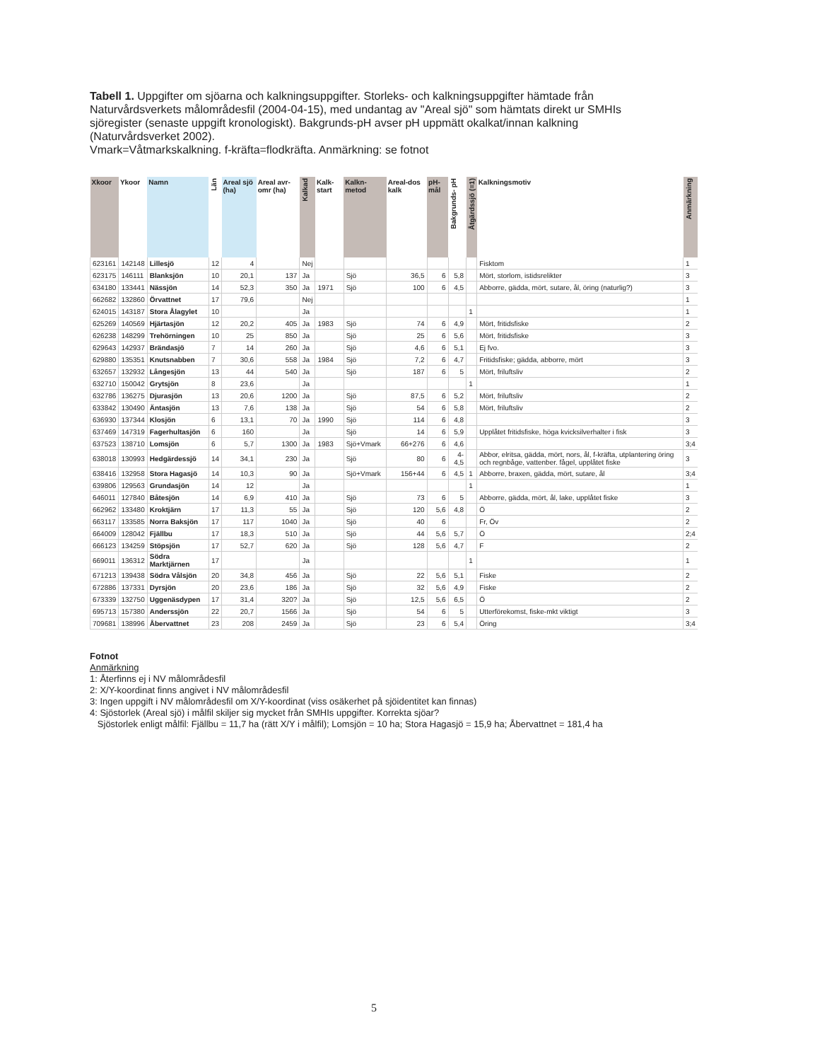Tabell 1. Uppgifter om sjöarna och kalkningsuppgifter. Storleks- och kalkningsuppgifter hämtade från Naturvårdsverkets målområdesfil (2004-04-15), med undantag av "Areal sjö" som hämtats direkt ur SMHIs sjöregister (senaste uppgift kronologiskt). Bakgrunds-pH avser pH uppmätt okalkat/innan kalkning (Naturvårdsverket 2002).
Vmark=Våtmarkskalkning. f-kräfta=flodkräfta. Anmärkning: se fotnot
| Xkoor | Ykoor | Namn | Län | Areal sjö (ha) | Areal avr-omr (ha) | Kalkad | Kalk-start | Kalkn-metod | Areal-dos kalk | pH-mål | Bakgrunds- pH | Åtgärdssjö (=1) | Kalkningsmotiv | Anmärkning |
| --- | --- | --- | --- | --- | --- | --- | --- | --- | --- | --- | --- | --- | --- | --- |
| 623161 | 142148 | Lillesjö | 12 | 4 | | Nej | | | | | | | Fisktom | 1 |
| 623175 | 146111 | Blanksjön | 10 | 20,1 | 137 | Ja | | Sjö | 36,5 | 6 | 5,8 | | Mört, storlom, istidsrelikter | 3 |
| 634180 | 133441 | Nässjön | 14 | 52,3 | 350 | Ja | 1971 | Sjö | 100 | 6 | 4,5 | | Abborre, gädda, mört, sutare, ål, öring (naturlig?) | 3 |
| 662682 | 132860 | Örvattnet | 17 | 79,6 | | Nej | | | | | | | | 1 |
| 624015 | 143187 | Stora Ålagylet | 10 | | | Ja | | | | | | 1 | | 1 |
| 625269 | 140569 | Hjärtasjön | 12 | 20,2 | 405 | Ja | 1983 | Sjö | 74 | 6 | 4,9 | | Mört, fritidsfiske | 2 |
| 626238 | 148299 | Trehörningen | 10 | 25 | 850 | Ja | | Sjö | 25 | 6 | 5,6 | | Mört, fritidsfiske | 3 |
| 629643 | 142937 | Brändasjö | 7 | 14 | 260 | Ja | | Sjö | 4,6 | 6 | 5,1 | | Ej fvo. | 3 |
| 629880 | 135351 | Knutsnabben | 7 | 30,6 | 558 | Ja | 1984 | Sjö | 7,2 | 6 | 4,7 | | Fritidsfiske; gädda, abborre, mört | 3 |
| 632657 | 132932 | Långesjön | 13 | 44 | 540 | Ja | | Sjö | 187 | 6 | 5 | | Mört, friluftsliv | 2 |
| 632710 | 150042 | Grytsjön | 8 | 23,6 | | Ja | | | | | | 1 | | 1 |
| 632786 | 136275 | Djurasjön | 13 | 20,6 | 1200 | Ja | | Sjö | 87,5 | 6 | 5,2 | | Mört, friluftsliv | 2 |
| 633842 | 130490 | Äntasjön | 13 | 7,6 | 138 | Ja | | Sjö | 54 | 6 | 5,8 | | Mört, friluftsliv | 2 |
| 636930 | 137344 | Klosjön | 6 | 13,1 | 70 | Ja | 1990 | Sjö | 114 | 6 | 4,8 | | | 3 |
| 637469 | 147319 | Fagerhultasjön | 6 | 160 | | Ja | | Sjö | 14 | 6 | 5,9 | | Upplåtet fritidsfiske, höga kvicksilverhalter i fisk | 3 |
| 637523 | 138710 | Lomsjön | 6 | 5,7 | 1300 | Ja | 1983 | Sjö+Vmark | 66+276 | 6 | 4,6 | | | 3;4 |
| 638018 | 130993 | Hedgärdessjö | 14 | 34,1 | 230 | Ja | | Sjö | 80 | 6 | 4-4,5 | | Abbor, elritsa, gädda, mört, nors, ål, f-kräfta, utplantering öring och regnbåge, vattenber. fågel, upplåtet fiske | 3 |
| 638416 | 132958 | Stora Hagasjö | 14 | 10,3 | 90 | Ja | | Sjö+Vmark | 156+44 | 6 | 4,5 | 1 | Abborre, braxen, gädda, mört, sutare, ål | 3;4 |
| 639806 | 129563 | Grundasjön | 14 | 12 | | Ja | | | | | | 1 | | 1 |
| 646011 | 127840 | Båtesjön | 14 | 6,9 | 410 | Ja | | Sjö | 73 | 6 | 5 | | Abborre, gädda, mört, ål, lake, upplåtet fiske | 3 |
| 662962 | 133480 | Kroktjärn | 17 | 11,3 | 55 | Ja | | Sjö | 120 | 5,6 | 4,8 | | Ö | 2 |
| 663117 | 133585 | Norra Baksjön | 17 | 117 | 1040 | Ja | | Sjö | 40 | 6 | | | Fr, Öv | 2 |
| 664009 | 128042 | Fjällbu | 17 | 18,3 | 510 | Ja | | Sjö | 44 | 5,6 | 5,7 | | Ö | 2;4 |
| 666123 | 134259 | Stöpsjön | 17 | 52,7 | 620 | Ja | | Sjö | 128 | 5,6 | 4,7 | | F | 2 |
| 669011 | 136312 | Södra Marktjärnen | 17 | | | Ja | | | | | | 1 | | 1 |
| 671213 | 139438 | Södra Vålsjön | 20 | 34,8 | 456 | Ja | | Sjö | 22 | 5,6 | 5,1 | | Fiske | 2 |
| 672886 | 137331 | Dyrsjön | 20 | 23,6 | 186 | Ja | | Sjö | 32 | 5,6 | 4,9 | | Fiske | 2 |
| 673339 | 132750 | Uggenäsdypen | 17 | 31,4 | 320? | Ja | | Sjö | 12,5 | 5,6 | 6,5 | | Ö | 2 |
| 695713 | 157380 | Anderssjön | 22 | 20,7 | 1566 | Ja | | Sjö | 54 | 6 | 5 | | Utterförekomst, fiske-mkt viktigt | 3 |
| 709681 | 138996 | Åbervattnet | 23 | 208 | 2459 | Ja | | Sjö | 23 | 6 | 5,4 | | Öring | 3;4 |
Fotnot
Anmärkning
1: Återfinns ej i NV målområdesfil
2: X/Y-koordinat finns angivet i NV målområdesfil
3: Ingen uppgift i NV målområdesfil om X/Y-koordinat (viss osäkerhet på sjöidentitet kan finnas)
4: Sjöstorlek (Areal sjö) i målfil skiljer sig mycket från SMHIs uppgifter. Korrekta sjöar?
Sjöstorlek enligt målfil: Fjällbu = 11,7 ha (rätt X/Y i målfil); Lomsjön = 10 ha; Stora Hagasjö = 15,9 ha; Åbervattnet = 181,4 ha
5